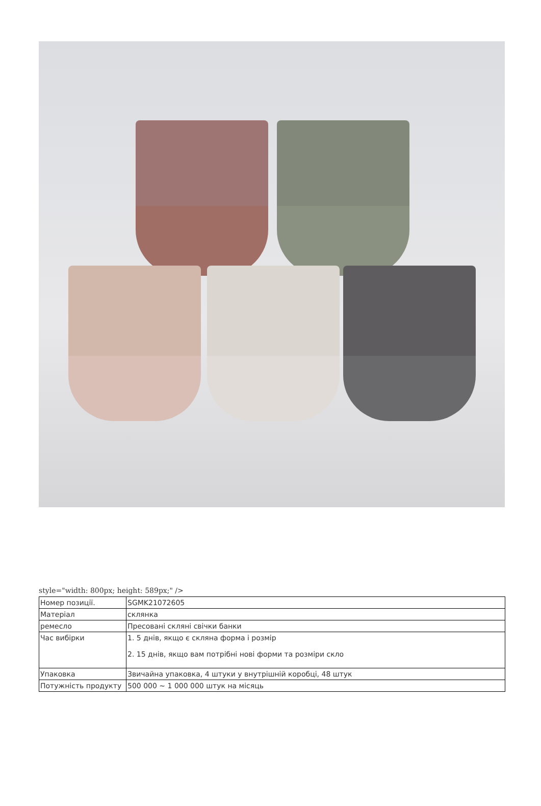style="width: 800px; height: 589px;" />
| Номер позиції. | SGMK21072605 |
| Матеріал | склянка |
| ремесло | Пресовані скляні свічки банки |
| Час вибірки | 1. 5 днів, якщо є скляна форма і розмір 2. 15 днів, якщо вам потрібні нові форми та розміри скло |
| Упаковка | Звичайна упаковка, 4 штуки у внутрішній коробці, 48 штук |
| Потужність продукту | 500 000 ~ 1 000 000 штук на місяць |